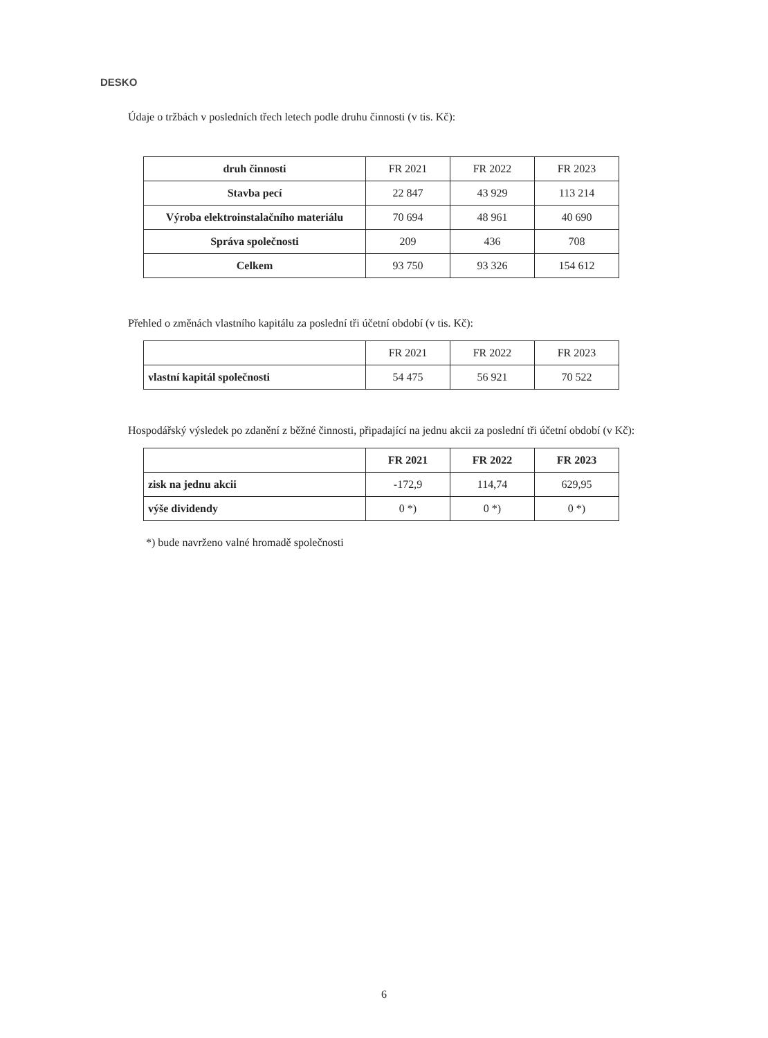DESKO
Údaje o tržbách v posledních třech letech podle druhu činnosti (v tis. Kč):
| druh činnosti | FR 2021 | FR 2022 | FR 2023 |
| --- | --- | --- | --- |
| Stavba pecí | 22 847 | 43 929 | 113 214 |
| Výroba elektroinstalačního materiálu | 70 694 | 48 961 | 40 690 |
| Správa společnosti | 209 | 436 | 708 |
| Celkem | 93 750 | 93 326 | 154 612 |
Přehled o změnách vlastního kapitálu za poslední tři účetní období (v tis. Kč):
| | FR 2021 | FR 2022 | FR 2023 |
| --- | --- | --- | --- |
| vlastní kapitál společnosti | 54 475 | 56 921 | 70 522 |
Hospodářský výsledek po zdanění z běžné činnosti, připadající na jednu akcii za poslední tři účetní období (v Kč):
| | FR 2021 | FR 2022 | FR 2023 |
| --- | --- | --- | --- |
| zisk na jednu akcii | -172,9 | 114,74 | 629,95 |
| výše dividendy | 0 *) | 0 *) | 0 *) |
*) bude navrženo valné hromadě společnosti
6